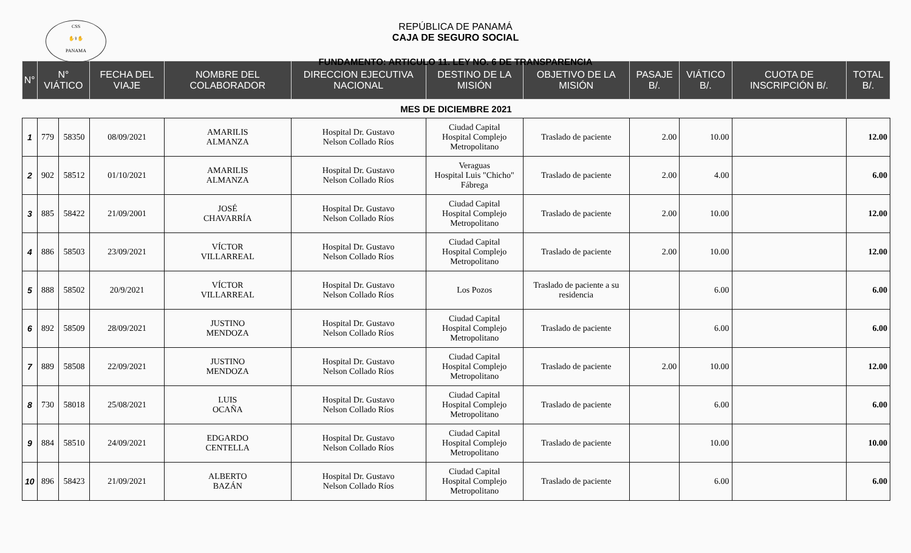CSS
✋⚕✋
PANAMA
REPÚBLICA DE PANAMÁ
CAJA DE SEGURO SOCIAL
FUNDAMENTO: ARTICULO 11. LEY NO. 6 DE TRANSPARENCIA
| N° | N° VIÁTICO | | FECHA DEL VIAJE | NOMBRE DEL COLABORADOR | DIRECCION EJECUTIVA NACIONAL | DESTINO DE LA MISIÓN | OBJETIVO DE LA MISIÓN | PASAJE B/. | VIÁTICO B/. | CUOTA DE INSCRIPCIÓN B/. | TOTAL B/. |
| --- | --- | --- | --- | --- | --- | --- | --- | --- | --- | --- | --- |
| MES DE DICIEMBRE 2021 | | | | | | | | | | | |
| 1 | 779 | 58350 | 08/09/2021 | AMARILIS ALMANZA | Hospital Dr. Gustavo Nelson Collado Ríos | Ciudad Capital Hospital Complejo Metropolitano | Traslado de paciente | 2.00 | 10.00 | | 12.00 |
| 2 | 902 | 58512 | 01/10/2021 | AMARILIS ALMANZA | Hospital Dr. Gustavo Nelson Collado Ríos | Veraguas Hospital Luis "Chicho" Fábrega | Traslado de paciente | 2.00 | 4.00 | | 6.00 |
| 3 | 885 | 58422 | 21/09/2001 | JOSÉ CHAVARRÍA | Hospital Dr. Gustavo Nelson Collado Ríos | Ciudad Capital Hospital Complejo Metropolitano | Traslado de paciente | 2.00 | 10.00 | | 12.00 |
| 4 | 886 | 58503 | 23/09/2021 | VÍCTOR VILLARREAL | Hospital Dr. Gustavo Nelson Collado Ríos | Ciudad Capital Hospital Complejo Metropolitano | Traslado de paciente | 2.00 | 10.00 | | 12.00 |
| 5 | 888 | 58502 | 20/9/2021 | VÍCTOR VILLARREAL | Hospital Dr. Gustavo Nelson Collado Ríos | Los Pozos | Traslado de paciente a su residencia | | 6.00 | | 6.00 |
| 6 | 892 | 58509 | 28/09/2021 | JUSTINO MENDOZA | Hospital Dr. Gustavo Nelson Collado Ríos | Ciudad Capital Hospital Complejo Metropolitano | Traslado de paciente | | 6.00 | | 6.00 |
| 7 | 889 | 58508 | 22/09/2021 | JUSTINO MENDOZA | Hospital Dr. Gustavo Nelson Collado Ríos | Ciudad Capital Hospital Complejo Metropolitano | Traslado de paciente | 2.00 | 10.00 | | 12.00 |
| 8 | 730 | 58018 | 25/08/2021 | LUIS OCAÑA | Hospital Dr. Gustavo Nelson Collado Ríos | Ciudad Capital Hospital Complejo Metropolitano | Traslado de paciente | | 6.00 | | 6.00 |
| 9 | 884 | 58510 | 24/09/2021 | EDGARDO CENTELLA | Hospital Dr. Gustavo Nelson Collado Ríos | Ciudad Capital Hospital Complejo Metropolitano | Traslado de paciente | | 10.00 | | 10.00 |
| 10 | 896 | 58423 | 21/09/2021 | ALBERTO BAZÁN | Hospital Dr. Gustavo Nelson Collado Ríos | Ciudad Capital Hospital Complejo Metropolitano | Traslado de paciente | | 6.00 | | 6.00 |